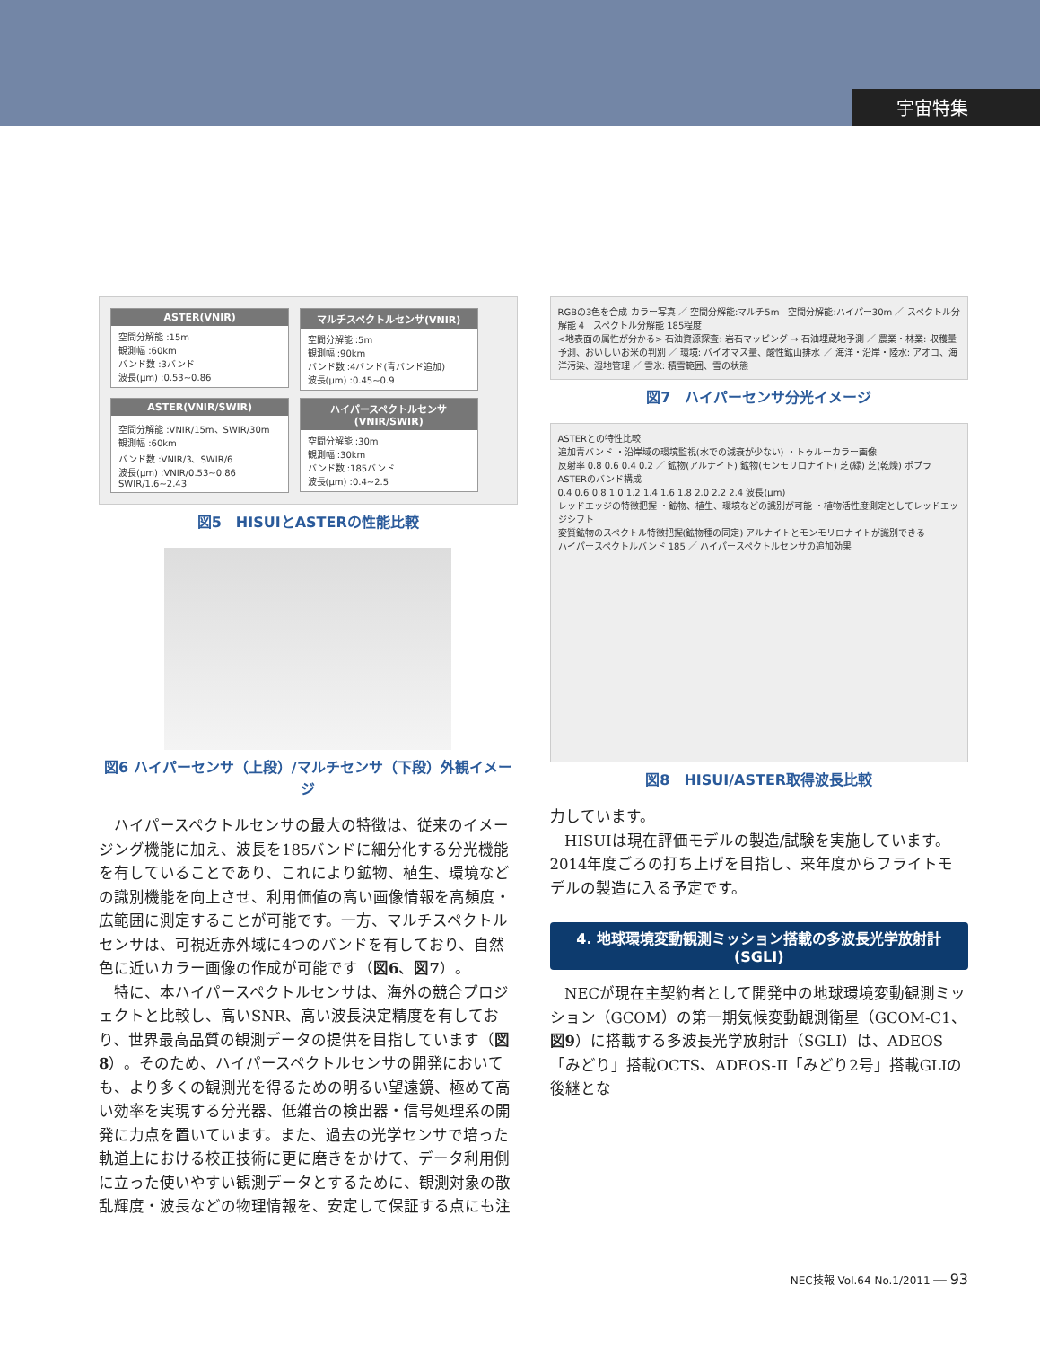宇宙特集
ASTER(VNIR)
空間分解能 :15m
観測幅 :60km
バンド数 :3バンド
波長(μm) :0.53~0.86
マルチスペクトルセンサ(VNIR)
空間分解能 :5m
観測幅 :90km
バンド数 :4バンド(青バンド追加)
波長(μm) :0.45~0.9
ASTER(VNIR/SWIR)
空間分解能 :VNIR/15m、SWIR/30m
観測幅 :60km
バンド数 :VNIR/3、SWIR/6
波長(μm) :VNIR/0.53~0.86 SWIR/1.6~2.43
ハイパースペクトルセンサ(VNIR/SWIR)
空間分解能 :30m
観測幅 :30km
バンド数 :185バンド
波長(μm) :0.4~2.5
図5　HISUIとASTERの性能比較
図6 ハイパーセンサ（上段）/マルチセンサ（下段）外観イメージ
ハイパースペクトルセンサの最大の特徴は、従来のイメージング機能に加え、波長を185バンドに細分化する分光機能を有していることであり、これにより鉱物、植生、環境などの識別機能を向上させ、利用価値の高い画像情報を高頻度・広範囲に測定することが可能です。一方、マルチスペクトルセンサは、可視近赤外域に4つのバンドを有しており、自然色に近いカラー画像の作成が可能です（図6、図7）。
特に、本ハイパースペクトルセンサは、海外の競合プロジェクトと比較し、高いSNR、高い波長決定精度を有しており、世界最高品質の観測データの提供を目指しています（図8）。そのため、ハイパースペクトルセンサの開発においても、より多くの観測光を得るための明るい望遠鏡、極めて高い効率を実現する分光器、低雑音の検出器・信号処理系の開発に力点を置いています。また、過去の光学センサで培った軌道上における校正技術に更に磨きをかけて、データ利用側に立った使いやすい観測データとするために、観測対象の散乱輝度・波長などの物理情報を、安定して保証する点にも注
RGBの3色を合成 カラー写真 ／ 空間分解能:マルチ5m　空間分解能:ハイパー30m ／ スペクトル分解能 4　スペクトル分解能 185程度
<地表面の属性が分かる> 石油資源探査: 岩石マッピング → 石油埋蔵地予測 ／ 農業・林業: 収穫量予測、おいしいお米の判別 ／ 環境: バイオマス量、酸性鉱山排水 ／ 海洋・沿岸・陸水: アオコ、海洋汚染、湿地管理 ／ 雪氷: 積雪範囲、雪の状態
図7　ハイパーセンサ分光イメージ
ASTERとの特性比較
追加青バンド ・沿岸域の環境監視(水での減衰が少ない) ・トゥルーカラー画像
反射率 0.8 0.6 0.4 0.2 ／ 鉱物(アルナイト) 鉱物(モンモリロナイト) 芝(緑) 芝(乾燥) ポプラ ASTERのバンド構成
0.4 0.6 0.8 1.0 1.2 1.4 1.6 1.8 2.0 2.2 2.4 波長(μm)
レッドエッジの特徴把握 ・鉱物、植生、環境などの識別が可能 ・植物活性度測定としてレッドエッジシフト
変質鉱物のスペクトル特徴把握(鉱物種の同定) アルナイトとモンモリロナイトが識別できる
ハイパースペクトルバンド 185 ／ ハイパースペクトルセンサの追加効果
図8　HISUI/ASTER取得波長比較
力しています。
HISUIは現在評価モデルの製造/試験を実施しています。2014年度ごろの打ち上げを目指し、来年度からフライトモデルの製造に入る予定です。
4. 地球環境変動観測ミッション搭載の多波長光学放射計(SGLI)
NECが現在主契約者として開発中の地球環境変動観測ミッション（GCOM）の第一期気候変動観測衛星（GCOM-C1、図9）に搭載する多波長光学放射計（SGLI）は、ADEOS「みどり」搭載OCTS、ADEOS-II「みどり2号」搭載GLIの後継とな
NEC技報 Vol.64 No.1/2011 ── 93